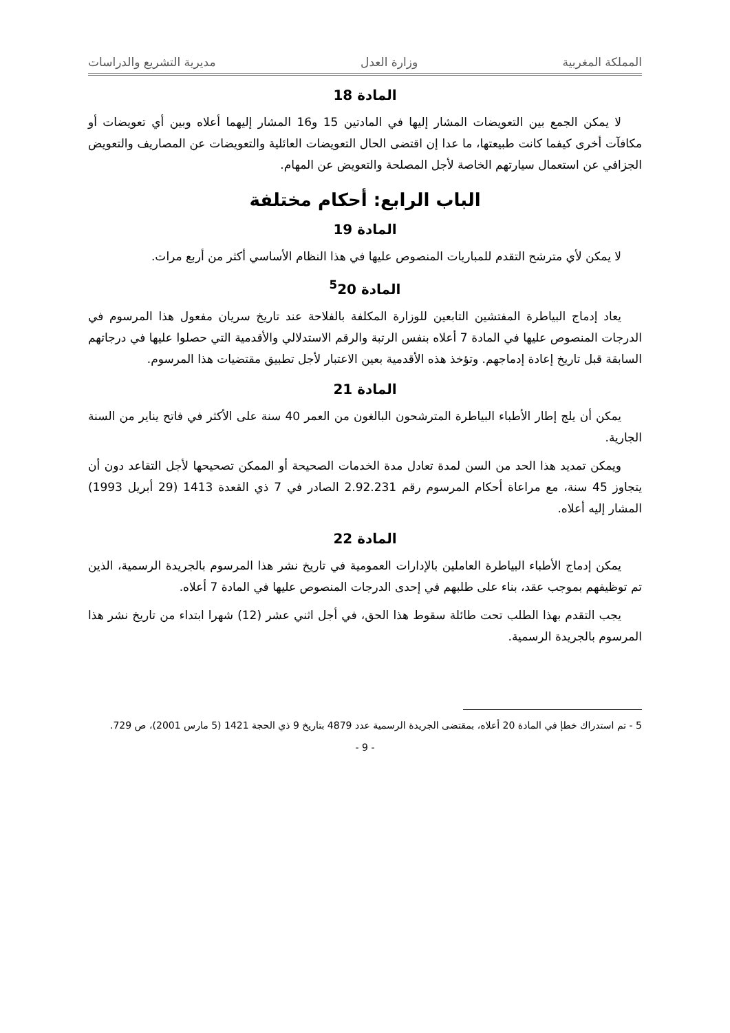المملكة المغربية وزارة العدل مديرية التشريع والدراسات
المادة 18
لا يمكن الجمع بين التعويضات المشار إليها في المادتين 15 و16 المشار إليهما أعلاه وبين أي تعويضات أو مكافآت أخرى كيفما كانت طبيعتها، ما عدا إن اقتضى الحال التعويضات العائلية والتعويضات عن المصاريف والتعويض الجزافي عن استعمال سيارتهم الخاصة لأجل المصلحة والتعويض عن المهام.
الباب الرابع: أحكام مختلفة
المادة 19
لا يمكن لأي مترشح التقدم للمباريات المنصوص عليها في هذا النظام الأساسي أكثر من أربع مرات.
المادة <sup>5</sup>20
يعاد إدماج البياطرة المفتشين التابعين للوزارة المكلفة بالفلاحة عند تاريخ سريان مفعول هذا المرسوم في الدرجات المنصوص عليها في المادة 7 أعلاه بنفس الرتبة والرقم الاستدلالي والأقدمية التي حصلوا عليها في درجاتهم السابقة قبل تاريخ إعادة إدماجهم. وتؤخذ هذه الأقدمية بعين الاعتبار لأجل تطبيق مقتضيات هذا المرسوم.
المادة 21
يمكن أن يلج إطار الأطباء البياطرة المترشحون البالغون من العمر 40 سنة على الأكثر في فاتح يناير من السنة الجارية.
ويمكن تمديد هذا الحد من السن لمدة تعادل مدة الخدمات الصحيحة أو الممكن تصحيحها لأجل التقاعد دون أن يتجاوز 45 سنة، مع مراعاة أحكام المرسوم رقم 2.92.231 الصادر في 7 ذي القعدة 1413 (29 أبريل 1993) المشار إليه أعلاه.
المادة 22
يمكن إدماج الأطباء البياطرة العاملين بالإدارات العمومية في تاريخ نشر هذا المرسوم بالجريدة الرسمية، الذين تم توظيفهم بموجب عقد، بناء على طلبهم في إحدى الدرجات المنصوص عليها في المادة 7 أعلاه.
يجب التقدم بهذا الطلب تحت طائلة سقوط هذا الحق، في أجل اثني عشر (12) شهرا ابتداء من تاريخ نشر هذا المرسوم بالجريدة الرسمية.
5 - تم استدراك خطإ في المادة 20 أعلاه، بمقتضى الجريدة الرسمية عدد 4879 بتاريخ 9 ذي الحجة 1421 (5 مارس 2001)، ص 729.
- 9 -